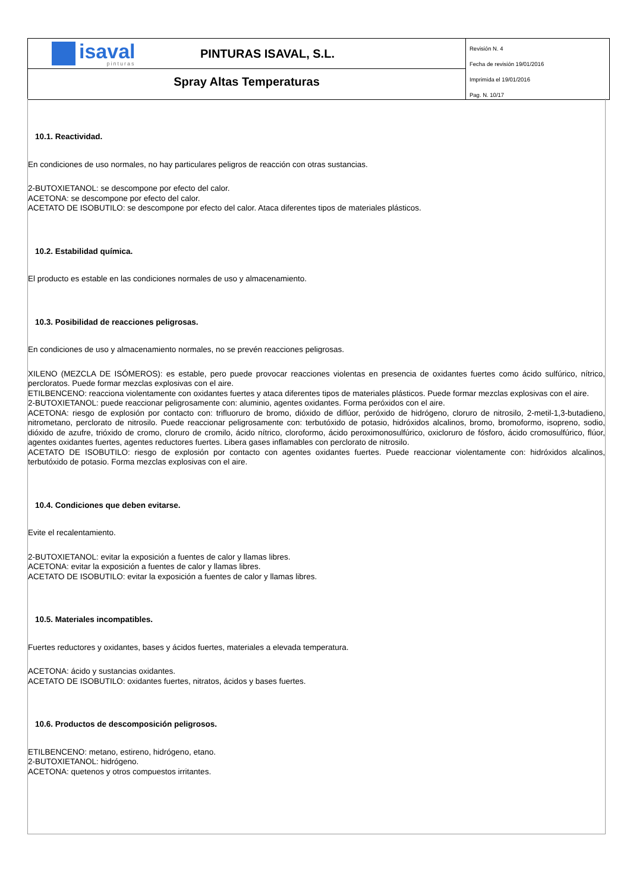isaval
pinturas
PINTURAS ISAVAL, S.L.
Spray Altas Temperaturas
Revisión N. 4
Fecha de revisión 19/01/2016
Imprimida el 19/01/2016
Pag. N. 10/17
10.1. Reactividad.
En condiciones de uso normales, no hay particulares peligros de reacción con otras sustancias.
2-BUTOXIETANOL: se descompone por efecto del calor.
ACETONA: se descompone por efecto del calor.
ACETATO DE ISOBUTILO: se descompone por efecto del calor. Ataca diferentes tipos de materiales plásticos.
10.2. Estabilidad química.
El producto es estable en las condiciones normales de uso y almacenamiento.
10.3. Posibilidad de reacciones peligrosas.
En condiciones de uso y almacenamiento normales, no se prevén reacciones peligrosas.
XILENO (MEZCLA DE ISÓMEROS): es estable, pero puede provocar reacciones violentas en presencia de oxidantes fuertes como ácido sulfúrico, nítrico, percloratos. Puede formar mezclas explosivas con el aire.
ETILBENCENO: reacciona violentamente con oxidantes fuertes y ataca diferentes tipos de materiales plásticos. Puede formar mezclas explosivas con el aire.
2-BUTOXIETANOL: puede reaccionar peligrosamente con: aluminio, agentes oxidantes. Forma peróxidos con el aire.
ACETONA: riesgo de explosión por contacto con: trifluoruro de bromo, dióxido de diflúor, peróxido de hidrógeno, cloruro de nitrosilo, 2-metil-1,3-butadieno, nitrometano, perclorato de nitrosilo. Puede reaccionar peligrosamente con: terbutóxido de potasio, hidróxidos alcalinos, bromo, bromoformo, isopreno, sodio, dióxido de azufre, trióxido de cromo, cloruro de cromilo, ácido nítrico, cloroformo, ácido peroximonosulfúrico, oxicloruro de fósforo, ácido cromosulfúrico, flúor, agentes oxidantes fuertes, agentes reductores fuertes. Libera gases inflamables con perclorato de nitrosilo.
ACETATO DE ISOBUTILO: riesgo de explosión por contacto con agentes oxidantes fuertes. Puede reaccionar violentamente con: hidróxidos alcalinos, terbutóxido de potasio. Forma mezclas explosivas con el aire.
10.4. Condiciones que deben evitarse.
Evite el recalentamiento.
2-BUTOXIETANOL: evitar la exposición a fuentes de calor y llamas libres.
ACETONA: evitar la exposición a fuentes de calor y llamas libres.
ACETATO DE ISOBUTILO: evitar la exposición a fuentes de calor y llamas libres.
10.5. Materiales incompatibles.
Fuertes reductores y oxidantes, bases y ácidos fuertes, materiales a elevada temperatura.
ACETONA: ácido y sustancias oxidantes.
ACETATO DE ISOBUTILO: oxidantes fuertes, nitratos, ácidos y bases fuertes.
10.6. Productos de descomposición peligrosos.
ETILBENCENO: metano, estireno, hidrógeno, etano.
2-BUTOXIETANOL: hidrógeno.
ACETONA: quetenos y otros compuestos irritantes.